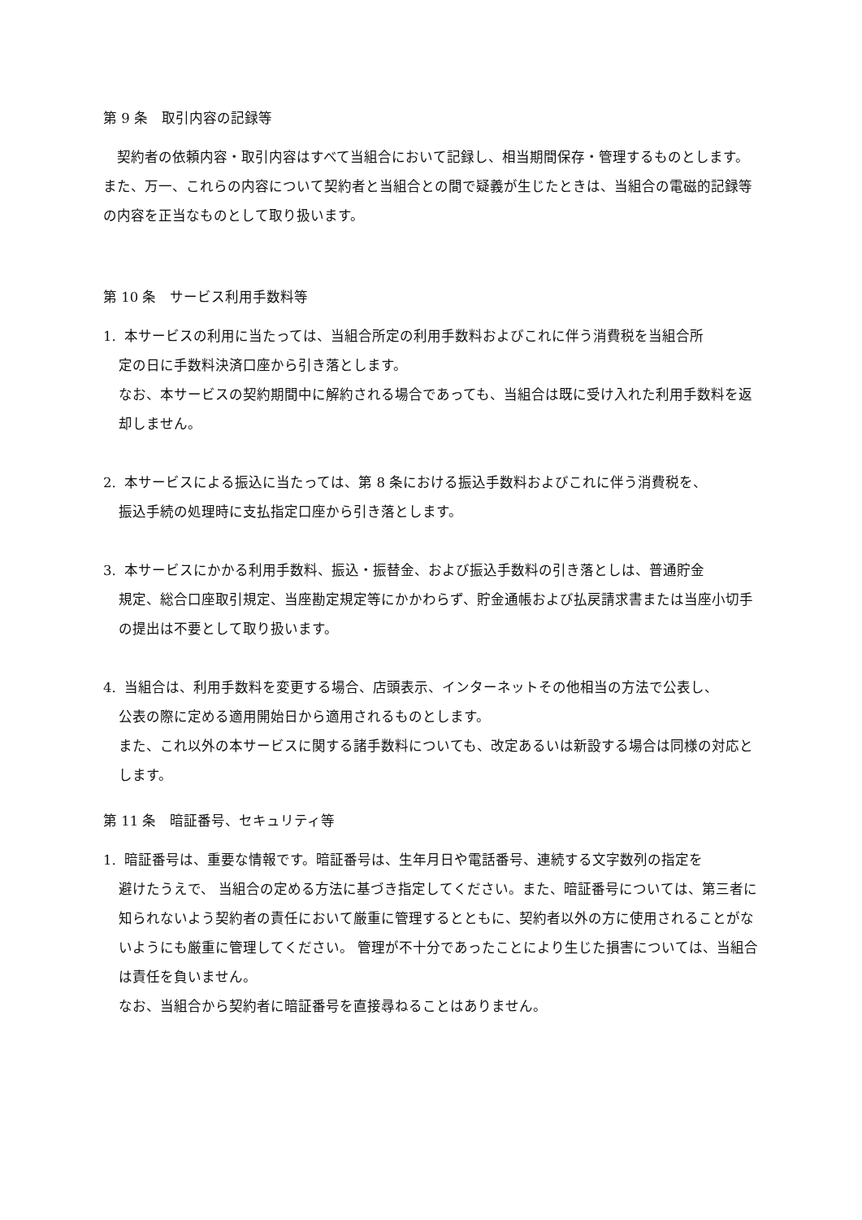第 9 条　取引内容の記録等
　契約者の依頼内容・取引内容はすべて当組合において記録し、相当期間保存・管理するものとします。 また、万一、これらの内容について契約者と当組合との間で疑義が生じたときは、当組合の電磁的記録等の内容を正当なものとして取り扱います。
第 10 条　サービス利用手数料等
1. 本サービスの利用に当たっては、当組合所定の利用手数料およびこれに伴う消費税を当組合所
定の日に手数料決済口座から引き落とします。
なお、本サービスの契約期間中に解約される場合であっても、当組合は既に受け入れた利用手数料を返却しません。
2. 本サービスによる振込に当たっては、第 8 条における振込手数料およびこれに伴う消費税を、
振込手続の処理時に支払指定口座から引き落とします。
3. 本サービスにかかる利用手数料、振込・振替金、および振込手数料の引き落としは、普通貯金
規定、総合口座取引規定、当座勘定規定等にかかわらず、貯金通帳および払戻請求書または当座小切手の提出は不要として取り扱います。
4. 当組合は、利用手数料を変更する場合、店頭表示、インターネットその他相当の方法で公表し、
公表の際に定める適用開始日から適用されるものとします。
また、これ以外の本サービスに関する諸手数料についても、改定あるいは新設する場合は同様の対応とします。
第 11 条　暗証番号、セキュリティ等
1. 暗証番号は、重要な情報です。暗証番号は、生年月日や電話番号、連続する文字数列の指定を
避けたうえで、 当組合の定める方法に基づき指定してください。また、暗証番号については、第三者に知られないよう契約者の責任において厳重に管理するとともに、契約者以外の方に使用されることがないようにも厳重に管理してください。 管理が不十分であったことにより生じた損害については、当組合は責任を負いません。
なお、当組合から契約者に暗証番号を直接尋ねることはありません。